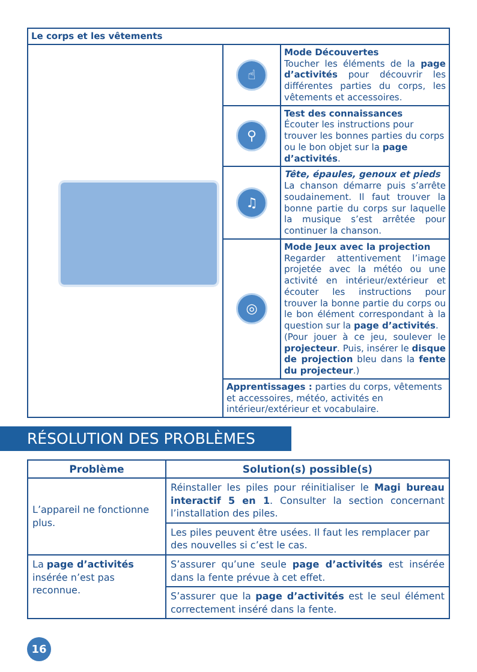| Le corps et les vêtements | | |
| | ☝ | Mode Découvertes Toucher les éléments de la page d’activités pour découvrir les différentes parties du corps, les vêtements et accessoires. |
| | ⚲ | Test des connaissances Écouter les instructions pour trouver les bonnes parties du corps ou le bon objet sur la page d’activités . |
| | ♫ | Tête, épaules, genoux et pieds La chanson démarre puis s’arrête soudainement. Il faut trouver la bonne partie du corps sur laquelle la musique s’est arrêtée pour continuer la chanson. |
| | ◎ | Mode Jeux avec la projection Regarder attentivement l’image projetée avec la météo ou une activité en intérieur/extérieur et écouter les instructions pour trouver la bonne partie du corps ou le bon élément correspondant à la question sur la page d’activités . (Pour jouer à ce jeu, soulever le projecteur . Puis, insérer le disque de projection bleu dans la fente du projecteur .) |
| | Apprentissages : parties du corps, vêtements et accessoires, météo, activités en intérieur/extérieur et vocabulaire. | |
RÉSOLUTION DES PROBLÈMES
| Problème | Solution(s) possible(s) |
| --- | --- |
| L’appareil ne fonctionne plus. | Réinstaller les piles pour réinitialiser le Magi bureau interactif 5 en 1 . Consulter la section concernant l’installation des piles. |
| | Les piles peuvent être usées. Il faut les remplacer par des nouvelles si c’est le cas. |
| La page d’activités insérée n’est pas reconnue. | S’assurer qu’une seule page d’activités est insérée dans la fente prévue à cet effet. |
| | S’assurer que la page d’activités est le seul élément correctement inséré dans la fente. |
16